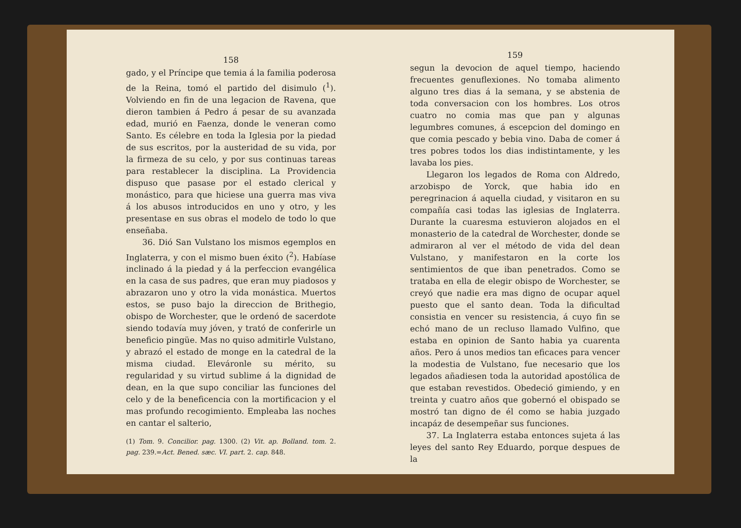158
gado, y el Príncipe que temia á la familia poderosa de la Reina, tomó el partido del disimulo (<sup>1</sup>). Volviendo en fin de una legacion de Ravena, que dieron tambien á Pedro á pesar de su avanzada edad, murió en Faenza, donde le veneran como Santo. Es célebre en toda la Iglesia por la piedad de sus escritos, por la austeridad de su vida, por la firmeza de su celo, y por sus continuas tareas para restablecer la disciplina. La Providencia dispuso que pasase por el estado clerical y monástico, para que hiciese una guerra mas viva á los abusos introducidos en uno y otro, y les presentase en sus obras el modelo de todo lo que enseñaba.
36. Dió San Vulstano los mismos egemplos en Inglaterra, y con el mismo buen éxito (<sup>2</sup>). Habíase inclinado á la piedad y á la perfeccion evangélica en la casa de sus padres, que eran muy piadosos y abrazaron uno y otro la vida monástica. Muertos estos, se puso bajo la direccion de Brithegio, obispo de Worchester, que le ordenó de sacerdote siendo todavía muy jóven, y trató de conferirle un beneficio pingüe. Mas no quiso admitirle Vulstano, y abrazó el estado de monge en la catedral de la misma ciudad. Eleváronle su mérito, su regularidad y su virtud sublime á la dignidad de dean, en la que supo conciliar las funciones del celo y de la beneficencia con la mortificacion y el mas profundo recogimiento. Empleaba las noches en cantar el salterio,
(1) Tom. 9. Concilior. pag. 1300. (2) Vit. ap. Bolland. tom. 2. pag. 239.=Act. Bened. sæc. VI. part. 2. cap. 848.
159
segun la devocion de aquel tiempo, haciendo frecuentes genuflexiones. No tomaba alimento alguno tres dias á la semana, y se abstenia de toda conversacion con los hombres. Los otros cuatro no comia mas que pan y algunas legumbres comunes, á escepcion del domingo en que comia pescado y bebia vino. Daba de comer á tres pobres todos los dias indistintamente, y les lavaba los pies.
Llegaron los legados de Roma con Aldredo, arzobispo de Yorck, que habia ido en peregrinacion á aquella ciudad, y visitaron en su compañía casi todas las iglesias de Inglaterra. Durante la cuaresma estuvieron alojados en el monasterio de la catedral de Worchester, donde se admiraron al ver el método de vida del dean Vulstano, y manifestaron en la corte los sentimientos de que iban penetrados. Como se trataba en ella de elegir obispo de Worchester, se creyó que nadie era mas digno de ocupar aquel puesto que el santo dean. Toda la dificultad consistia en vencer su resistencia, á cuyo fin se echó mano de un recluso llamado Vulfino, que estaba en opinion de Santo habia ya cuarenta años. Pero á unos medios tan eficaces para vencer la modestia de Vulstano, fue necesario que los legados añadiesen toda la autoridad apostólica de que estaban revestidos. Obedeció gimiendo, y en treinta y cuatro años que gobernó el obispado se mostró tan digno de él como se habia juzgado incapáz de desempeñar sus funciones.
37. La Inglaterra estaba entonces sujeta á las leyes del santo Rey Eduardo, porque despues de la